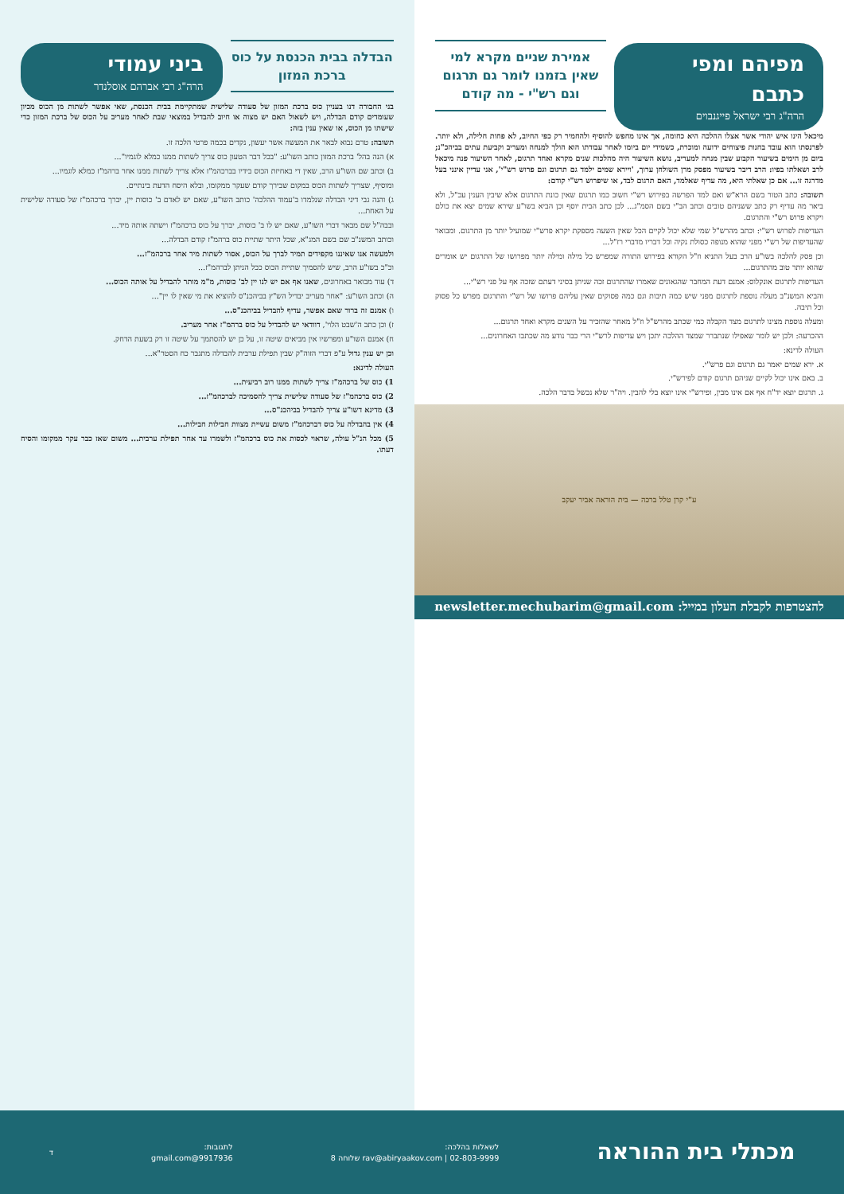מפיהם ומפי כתבם
הרה"ג רבי ישראל פייגנבוים
אמירת שניים מקרא למי שאין בזמנו לומר גם תרגום וגם רש"י - מה קודם
מיכאל הינו איש יהודי אשר אצלו ההלכה היא כחומה, אך אינו מחפש להוסיף ולהחמיר רק כפי החיוב, לא פחות חלילה, ולא יותר. לפרנסתו הוא עובד בחנות פיצוחים ידועה ומוכרת, כשמידי יום ביומו לאחר עבודתו הוא הולך למנחה ומעריב וקביעת עתים בביהכ"נ; ביום מן הימים בשיעור הקבוע שבין מנחה למעריב, נושא השיעור היה מהלכות שנים מקרא ואחד תרגום, לאחר השיעור פנה מיכאל לרב ושאלתו בפיו: הרב דיבר בשיעור מפסק מרן השולחן ערוך, 'ויירא שמים ילמד גם תרגום וגם פרוש רש"י', אני עדיין אינני בעל מדרגה זו... אם כן שאלתי היא, מה עדיף שאלמד, האם תרגום לבד, או שיפרוש רש"י קודם:
תשובה: כתב הטור בשם הרא"ש ואם למד הפרשה בפירוש רש"י חשוב כמו תרגום שאין כונת התרגום אלא שיבין הענין עכ"ל, ולא ביאר מה עדיף רק כתב ששניהם טובים וכתב הב"י בשם הסמ"ג... לכן כתב הבית יוסף וכן הביא בשו"ע שירא שמים יצא את כולם ויקרא פרוש רש"י והתרגום.
העדיפות לפרוש רש"י: וכתב מהרש"ל שמי שלא יכול לקיים הכל שאין השעה מספקת יקרא פרש"י שמועיל יותר מן התרגום. ומבואר שהעדיפות של רש"י מפני שהוא מנופה כסולת נקיה וכל דבריו מדברי רז"ל...
וכן פסק להלכה בשו"ע הרב בעל התניא וז"ל הקורא בפירוש התורה שמפרש כל מילה ומילה יותר מפרושו של התרגום יש אומרים שהוא יותר טוב מהתרגום...
העדיפות לתרגום אונקלוס: אמנם דעת המחבר שהגאונים שאמרו שהתרגום זכה שניתן בסיני דעתם שזכה אף על פני רש"י...
והביא המשנ"ב מעלה נוספת לתרגום מפני שיש כמה תיבות וגם כמה פסוקים שאין עליהם פרושו של רש"י והתרגום מפרש כל פסוק וכל תיבה.
ומעלה נוספת מצינו לתרגום מצד הקבלה כמי שכתב מהרש"ל וז"ל מאחר שהזכיר על השנים מקרא ואחד תרגום...
ההכרעה: ולכן יש לומר שאפילו שנתברר שמצד ההלכה יתכן ויש עדיפות לרש"י הרי כבר נודע מה שכתבו האחרונים...
העולה לדינא:
א. ירא שמים יאמר גם תרגום וגם פרש"י.
ב. באם אינו יכול לקיים שניהם תרגום קודם לפירש"י.
ג. תרגום יוצא יד"ח אף אם אינו מבין, ופירש"י אינו יוצא בלי להבין. ויה"ר שלא נכשל בדבר הלכה.
ע"י קרן טלל ברכה — בית הוראה אביר יעקב
להצטרפות לקבלת העלון במייל: newsletter.mechubarim@gmail.com
הבדלה בבית הכנסת על כוס ברכת המזון
ביני עמודי
הרה"ג רבי אברהם אוסלנדר
בני החבורה דנו בעניין כוס ברכת המזון של סעודה שלישית שמתקיימת בבית הכנסת, שאי אפשר לשתות מן הכוס מכיון שעומדים קודם הבדלה, ויש לשאול האם יש מצוה או חיוב להבדיל במוצאי שבת לאחר מעריב על הכוס של ברכת המזון כדי שישתו מן הכוס, או שאין ענין בזה:
תשובה: טרם נבוא לבאר את המעשה אשר יעשון, נקדים בכמה פרטי הלכה זו.
א) הנה בהל' ברכת המזון כותב השו"ע: "בכל דבר הטעון כוס צריך לשתות ממנו כמלא לוגמיו"...
ב) וכתב שם השו"ע הרב, שאין די באחיזת הכוס בידיו בברכהמ"ז אלא צריך לשתות ממנו אחר ברהמ"ז כמלא לוגמיו...
ומוסיף, שצריך לשתות הכוס במקום שבירך קודם שעקר ממקומו, ובלא היסח הדעת בינתיים.
ג) והנה גבי דיני הבדלה שנלמדו ב'עמוד ההלכה' כותב השו"ע, שאם יש לאדם ב' כוסות יין, יברך ברכהמ"ז של סעודה שלישית על האחת...
ובבה"ל שם מבאר דברי השו"ע, שאם יש לו ב' כוסות, יברך על כוס ברכהמ"ז וישתה אותה מיד...
וכותב המשנ"ב שם בשם המג"א, שכל היתר שתיית כוס ברהמ"ז קודם הבדלה...
ולמעשה אנו שאיננו מקפידים תמיד לברך על הכוס, אסור לשתות מיד אחר ברכהמ"ז...
וכ"כ בשו"ע הרב, שיש להסמיך שתיית הכוס ככל הניתן לברהמ"ז...
ד) עוד מבואר באחרונים, שאנו אף אם יש לנו יין לב' כוסות, מ"מ מותר להבדיל על אותה הכוס...
ה) וכתב השו"ע: "אחר מעריב יבדיל הש"ץ בביהכנ"ס להוציא את מי שאין לו יין"...
ו) אמנם זה ברור שאם אפשר, עדיף להבדיל בביהכנ"ס...
ז) וכן כתב ה'שבט הלוי', דוודאי יש להבדיל על כוס ברהמ"ז אחר מעריב.
ח) אמנם השו"ע ומפרשיו אין מביאים שיטה זו, על כן יש להסתמך על שיטה זו רק בשעת הדחק.
וכן יש ענין גדול ע"פ דברי הזוה"ק שבין תפילת ערבית להבדלה מתגבר כח הסטר"א...
העולה לדינא:
1) כוס של ברכהמ"ז צריך לשתות ממנו רוב רביעית...
2) כוס ברכהמ"ז של סעודה שלישית צריך להסמיכה לברכהמ"ז...
3) מדינא דשו"ע צריך להבדיל בביהכנ"ס...
4) אין בהבדלה על כוס דברכהמ"ז משום עשיית מצוות חבילות חבילות...
5) מכל הנ"ל עולה, שראוי לכסות את כוס ברכהמ"ז ולשמרו עד אחר תפילת ערבית... משום שאז כבר עקר ממקומו והסיח דעתו.
מכתלי בית ההוראה
לשאלות בהלכה:
rav@abiryaakov.com | 02-803-9999 שלוחה 8
לתגובות:
9917936@gmail.com
ד